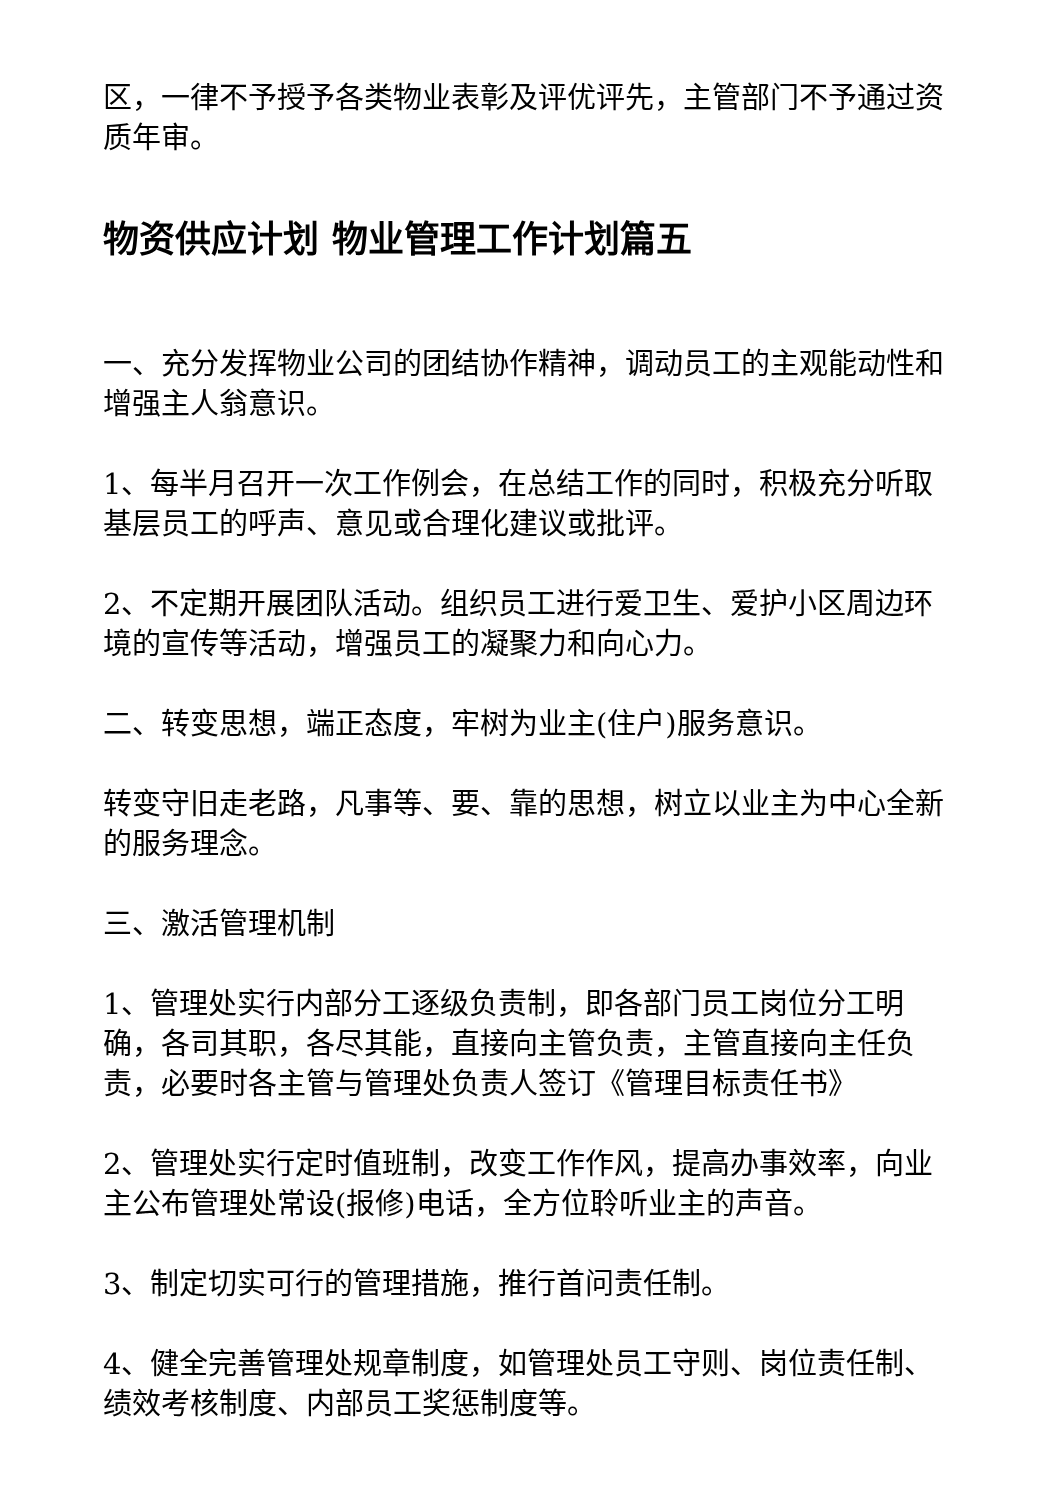区，一律不予授予各类物业表彰及评优评先，主管部门不予通过资质年审。
物资供应计划 物业管理工作计划篇五
一、充分发挥物业公司的团结协作精神，调动员工的主观能动性和增强主人翁意识。
1、每半月召开一次工作例会，在总结工作的同时，积极充分听取基层员工的呼声、意见或合理化建议或批评。
2、不定期开展团队活动。组织员工进行爱卫生、爱护小区周边环境的宣传等活动，增强员工的凝聚力和向心力。
二、转变思想，端正态度，牢树为业主(住户)服务意识。
转变守旧走老路，凡事等、要、靠的思想，树立以业主为中心全新的服务理念。
三、激活管理机制
1、管理处实行内部分工逐级负责制，即各部门员工岗位分工明确，各司其职，各尽其能，直接向主管负责，主管直接向主任负责，必要时各主管与管理处负责人签订《管理目标责任书》
2、管理处实行定时值班制，改变工作作风，提高办事效率，向业主公布管理处常设(报修)电话，全方位聆听业主的声音。
3、制定切实可行的管理措施，推行首问责任制。
4、健全完善管理处规章制度，如管理处员工守则、岗位责任制、绩效考核制度、内部员工奖惩制度等。